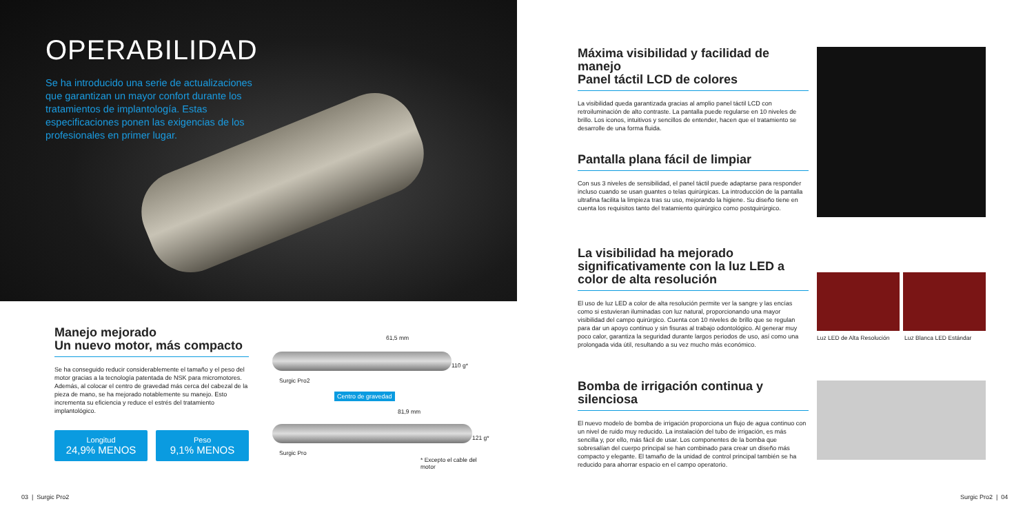OPERABILIDAD
Se ha introducido una serie de actualizaciones que garantizan un mayor confort durante los tratamientos de implantología. Estas especificaciones ponen las exigencias de los profesionales en primer lugar.
Manejo mejorado
Un nuevo motor, más compacto
Se ha conseguido reducir considerablemente el tamaño y el peso del motor gracias a la tecnología patentada de NSK para micromotores. Además, al colocar el centro de gravedad más cerca del cabezal de la pieza de mano, se ha mejorado notablemente su manejo. Esto incrementa su eficiencia y reduce el estrés del tratamiento implantológico.
Longitud
24,9% MENOS
Peso
9,1% MENOS
61,5 mm
110 g*
Surgic Pro2
Centro de gravedad
81,9 mm
121 g*
Surgic Pro
* Excepto el cable del motor
03 | Surgic Pro2
Máxima visibilidad y facilidad de manejo
Panel táctil LCD de colores
La visibilidad queda garantizada gracias al amplio panel táctil LCD con retroiluminación de alto contraste. La pantalla puede regularse en 10 niveles de brillo. Los iconos, intuitivos y sencillos de entender, hacen que el tratamiento se desarrolle de una forma fluida.
Pantalla plana fácil de limpiar
Con sus 3 niveles de sensibilidad, el panel táctil puede adaptarse para responder incluso cuando se usan guantes o telas quirúrgicas. La introducción de la pantalla ultrafina facilita la limpieza tras su uso, mejorando la higiene. Su diseño tiene en cuenta los requisitos tanto del tratamiento quirúrgico como postquirúrgico.
La visibilidad ha mejorado significativamente con la luz LED a color de alta resolución
El uso de luz LED a color de alta resolución permite ver la sangre y las encías como si estuvieran iluminadas con luz natural, proporcionando una mayor visibilidad del campo quirúrgico. Cuenta con 10 niveles de brillo que se regulan para dar un apoyo continuo y sin fisuras al trabajo odontológico. Al generar muy poco calor, garantiza la seguridad durante largos periodos de uso, así como una prolongada vida útil, resultando a su vez mucho más económico.
Bomba de irrigación continua y silenciosa
El nuevo modelo de bomba de irrigación proporciona un flujo de agua continuo con un nivel de ruido muy reducido. La instalación del tubo de irrigación, es más sencilla y, por ello, más fácil de usar. Los componentes de la bomba que sobresalían del cuerpo principal se han combinado para crear un diseño más compacto y elegante. El tamaño de la unidad de control principal también se ha reducido para ahorrar espacio en el campo operatorio.
Luz LED de Alta Resolución Luz Blanca LED Estándar
Surgic Pro2 | 04